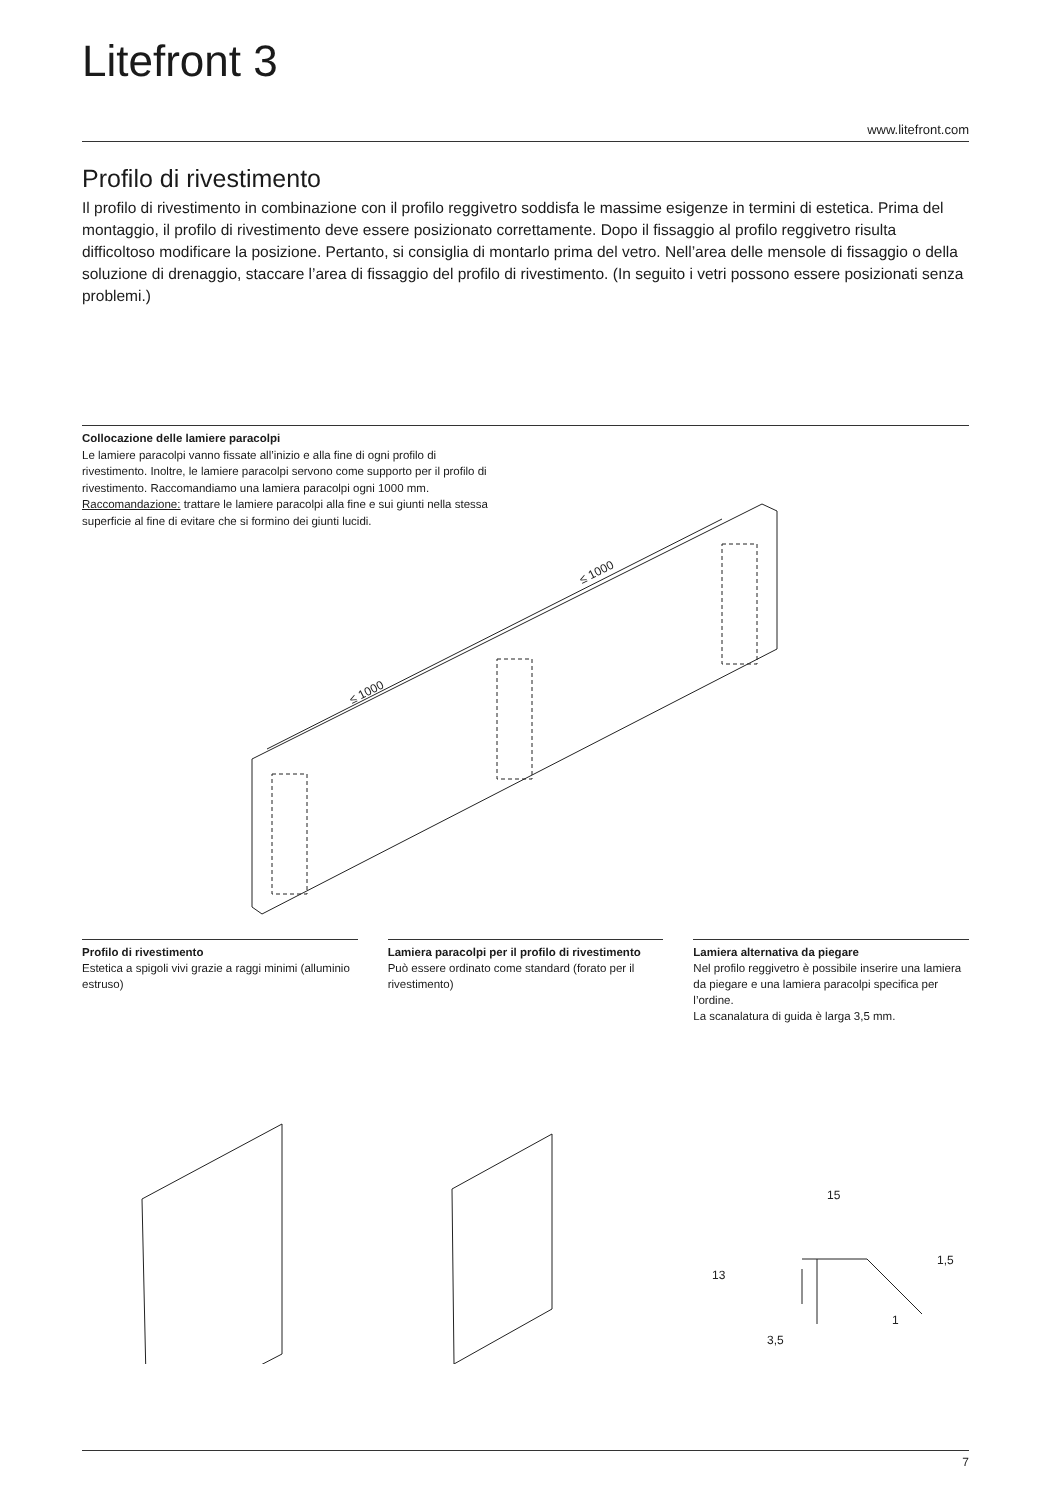Litefront 3
www.litefront.com
Profilo di rivestimento
Il profilo di rivestimento in combinazione con il profilo reggivetro soddisfa le massime esigenze in termini di estetica. Prima del montaggio, il profilo di rivestimento deve essere posizionato correttamente. Dopo il fissaggio al profilo reggivetro risulta difficoltoso modificare la posizione. Pertanto, si consiglia di montarlo prima del vetro. Nell’area delle mensole di fissaggio o della soluzione di drenaggio, staccare l’area di fissaggio del profilo di rivestimento. (In seguito i vetri possono essere posizionati senza problemi.)
Collocazione delle lamiere paracolpi
Le lamiere paracolpi vanno fissate all’inizio e alla fine di ogni profilo di rivestimento. Inoltre, le lamiere paracolpi servono come supporto per il profilo di rivestimento. Raccomandiamo una lamiera paracolpi ogni 1000 mm.
Raccomandazione: trattare le lamiere paracolpi alla fine e sui giunti nella stessa superficie al fine di evitare che si formino dei giunti lucidi.
≤ 1000
≤ 1000
Profilo di rivestimento
Estetica a spigoli vivi grazie a raggi minimi (alluminio estruso)
Lamiera paracolpi per il profilo di rivestimento
Può essere ordinato come standard (forato per il rivestimento)
Lamiera alternativa da piegare
Nel profilo reggivetro è possibile inserire una lamiera da piegare e una lamiera paracolpi specifica per l’ordine.
La scanalatura di guida è larga 3,5 mm.
15
13
1,5
1
3,5
7